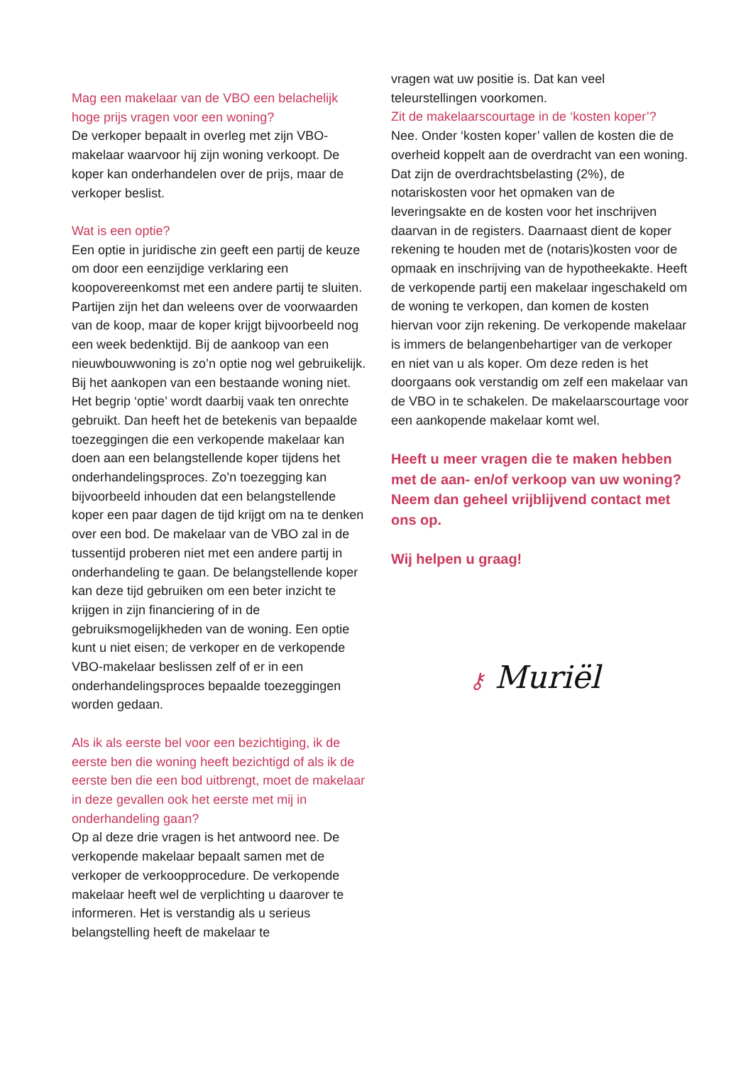Mag een makelaar van de VBO een belachelijk hoge prijs vragen voor een woning?
De verkoper bepaalt in overleg met zijn VBO-makelaar waarvoor hij zijn woning verkoopt. De koper kan onderhandelen over de prijs, maar de verkoper beslist.
Wat is een optie?
Een optie in juridische zin geeft een partij de keuze om door een eenzijdige verklaring een koopovereenkomst met een andere partij te sluiten. Partijen zijn het dan weleens over de voorwaarden van de koop, maar de koper krijgt bijvoorbeeld nog een week bedenktijd. Bij de aankoop van een nieuwbouwwoning is zo’n optie nog wel gebruikelijk. Bij het aankopen van een bestaande woning niet. Het begrip ‘optie’ wordt daarbij vaak ten onrechte gebruikt. Dan heeft het de betekenis van bepaalde toezeggingen die een verkopende makelaar kan doen aan een belangstellende koper tijdens het onderhandelingsproces. Zo’n toezegging kan bijvoorbeeld inhouden dat een belangstellende koper een paar dagen de tijd krijgt om na te denken over een bod. De makelaar van de VBO zal in de tussentijd proberen niet met een andere partij in onderhandeling te gaan. De belangstellende koper kan deze tijd gebruiken om een beter inzicht te krijgen in zijn financiering of in de gebruiksmogelijkheden van de woning. Een optie kunt u niet eisen; de verkoper en de verkopende VBO-makelaar beslissen zelf of er in een onderhandelingsproces bepaalde toezeggingen worden gedaan.
Als ik als eerste bel voor een bezichtiging, ik de eerste ben die woning heeft bezichtigd of als ik de eerste ben die een bod uitbrengt, moet de makelaar in deze gevallen ook het eerste met mij in onderhandeling gaan?
Op al deze drie vragen is het antwoord nee. De verkopende makelaar bepaalt samen met de verkoper de verkoopprocedure. De verkopende makelaar heeft wel de verplichting u daarover te informeren. Het is verstandig als u serieus belangstelling heeft de makelaar te
vragen wat uw positie is. Dat kan veel teleurstellingen voorkomen.
Zit de makelaarscourtage in de ‘kosten koper’?
Nee. Onder ‘kosten koper’ vallen de kosten die de overheid koppelt aan de overdracht van een woning. Dat zijn de overdrachtsbelasting (2%), de notariskosten voor het opmaken van de leveringsakte en de kosten voor het inschrijven daarvan in de registers. Daarnaast dient de koper rekening te houden met de (notaris)kosten voor de opmaak en inschrijving van de hypotheekakte. Heeft de verkopende partij een makelaar ingeschakeld om de woning te verkopen, dan komen de kosten hiervan voor zijn rekening. De verkopende makelaar is immers de belangenbehartiger van de verkoper en niet van u als koper. Om deze reden is het doorgaans ook verstandig om zelf een makelaar van de VBO in te schakelen. De makelaarscourtage voor een aankopende makelaar komt wel.
Heeft u meer vragen die te maken hebben met de aan- en/of verkoop van uw woning? Neem dan geheel vrijblijvend contact met ons op.
Wij helpen u graag!
⚷ Muriël